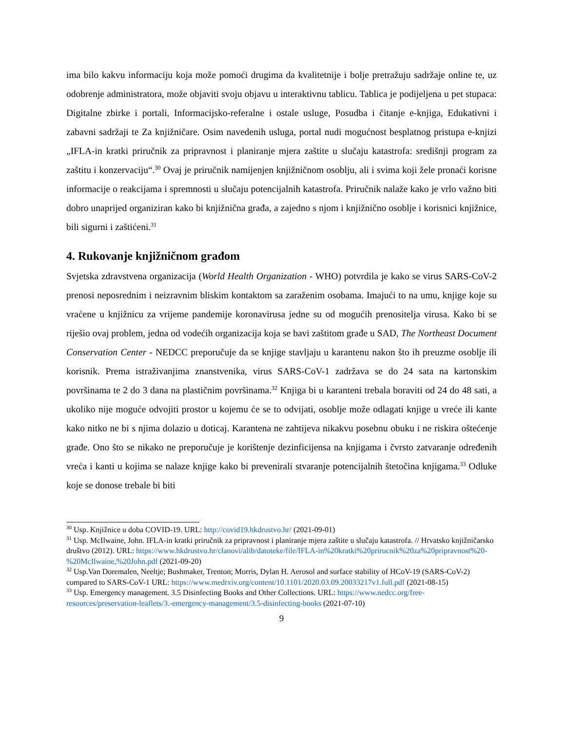ima bilo kakvu informaciju koja može pomoći drugima da kvalitetnije i bolje pretražuju sadržaje online te, uz odobrenje administratora, može objaviti svoju objavu u interaktivnu tablicu. Tablica je podijeljena u pet stupaca: Digitalne zbirke i portali, Informacijsko-referalne i ostale usluge, Posudba i čitanje e-knjiga, Edukativni i zabavni sadržaji te Za knjižničare. Osim navedenih usluga, portal nudi mogućnost besplatnog pristupa e-knjizi „IFLA-in kratki priručnik za pripravnost i planiranje mjera zaštite u slučaju katastrofa: središnji program za zaštitu i konzervaciju“.<sup>30</sup> Ovaj je priručnik namijenjen knjižničnom osoblju, ali i svima koji žele pronaći korisne informacije o reakcijama i spremnosti u slučaju potencijalnih katastrofa. Priručnik nalaže kako je vrlo važno biti dobro unaprijed organiziran kako bi knjižnična građa, a zajedno s njom i knjižnično osoblje i korisnici knjižnice, bili sigurni i zaštićeni.<sup>31</sup>
4. Rukovanje knjižničnom građom
Svjetska zdravstvena organizacija (World Health Organization - WHO) potvrdila je kako se virus SARS-CoV-2 prenosi neposrednim i neizravnim bliskim kontaktom sa zaraženim osobama. Imajući to na umu, knjige koje su vraćene u knjižnicu za vrijeme pandemije koronavirusa jedne su od mogućih prenositelja virusa. Kako bi se riješio ovaj problem, jedna od vodećih organizacija koja se bavi zaštitom građe u SAD, The Northeast Document Conservation Center - NEDCC preporučuje da se knjige stavljaju u karantenu nakon što ih preuzme osoblje ili korisnik. Prema istraživanjima znanstvenika, virus SARS-CoV-1 zadržava se do 24 sata na kartonskim površinama te 2 do 3 dana na plastičnim površinama.<sup>32</sup> Knjiga bi u karanteni trebala boraviti od 24 do 48 sati, a ukoliko nije moguće odvojiti prostor u kojemu će se to odvijati, osoblje može odlagati knjige u vreće ili kante kako nitko ne bi s njima dolazio u doticaj. Karantena ne zahtijeva nikakvu posebnu obuku i ne riskira oštećenje građe. Ono što se nikako ne preporučuje je korištenje dezinficijensa na knjigama i čvrsto zatvaranje određenih vreća i kanti u kojima se nalaze knjige kako bi prevenirali stvaranje potencijalnih štetočina knjigama.<sup>33</sup> Odluke koje se donose trebale bi biti
<sup>30</sup> Usp. Knjižnice u doba COVID-19. URL: http://covid19.hkdrustvo.hr/ (2021-09-01)
<sup>31</sup> Usp. McIlwaine, John. IFLA-in kratki priručnik za pripravnost i planiranje mjera zaštite u slučaju katastrofa. // Hrvatsko knjižničarsko društvo (2012). URL: https://www.hkdrustvo.hr/clanovi/alib/datoteke/file/IFLA-in%20kratki%20prirucnik%20za%20pripravnost%20-%20McIlwaine,%20John.pdf (2021-09-20)
<sup>32</sup> Usp.Van Doremalen, Neeltje; Bushmaker, Trenton; Morris, Dylan H. Aerosol and surface stability of HCoV-19 (SARS-CoV-2) compared to SARS-CoV-1 URL: https://www.medrxiv.org/content/10.1101/2020.03.09.20033217v1.full.pdf (2021-08-15)
<sup>33</sup> Usp. Emergency management. 3.5 Disinfecting Books and Other Collections. URL: https://www.nedcc.org/free-resources/preservation-leaflets/3.-emergency-management/3.5-disinfecting-books (2021-07-10)
9